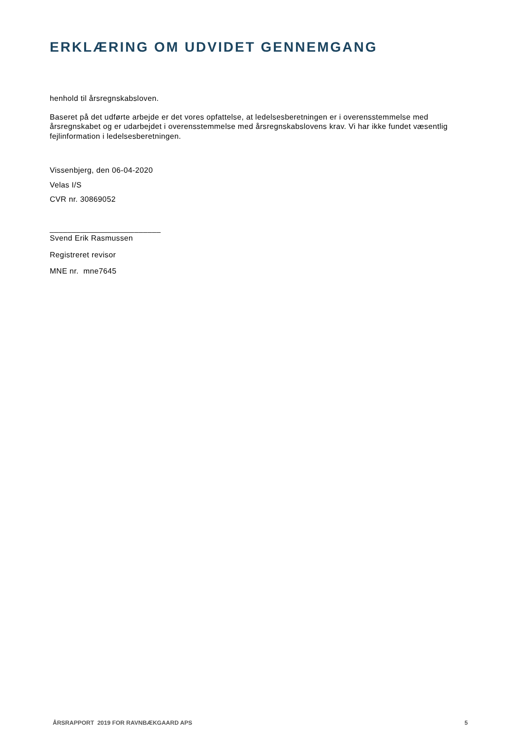ERKLÆRING OM UDVIDET GENNEMGANG
henhold til årsregnskabsloven.
Baseret på det udførte arbejde er det vores opfattelse, at ledelsesberetningen er i overensstemmelse med årsregnskabet og er udarbejdet i overensstemmelse med årsregnskabslovens krav. Vi har ikke fundet væsentlig fejlinformation i ledelsesberetningen.
Vissenbjerg, den 06-04-2020
Velas I/S
CVR nr. 30869052
_________________________
Svend Erik Rasmussen
Registreret revisor
MNE nr. mne7645
ÅRSRAPPORT 2019 FOR RAVNBÆKGAARD APS 5